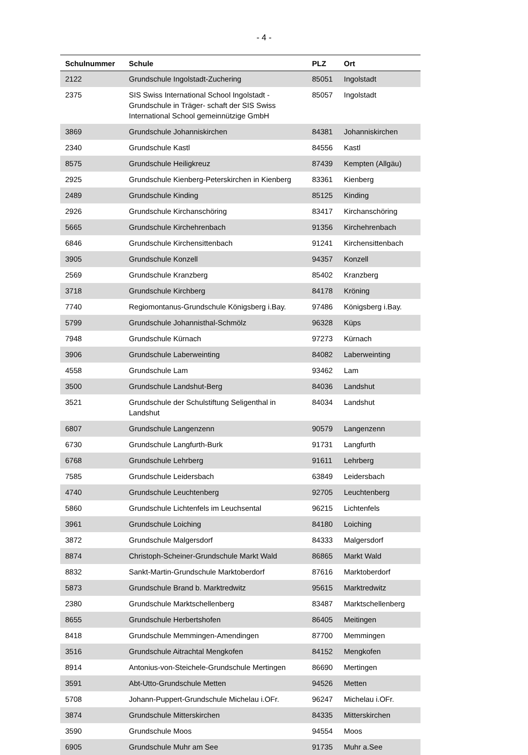- 4 -
| Schulnummer | Schule | PLZ | Ort |
| --- | --- | --- | --- |
| 2122 | Grundschule Ingolstadt-Zuchering | 85051 | Ingolstadt |
| 2375 | SIS Swiss International School Ingolstadt - Grundschule in Träger- schaft der SIS Swiss International School gemeinnützige GmbH | 85057 | Ingolstadt |
| 3869 | Grundschule Johanniskirchen | 84381 | Johanniskirchen |
| 2340 | Grundschule Kastl | 84556 | Kastl |
| 8575 | Grundschule Heiligkreuz | 87439 | Kempten (Allgäu) |
| 2925 | Grundschule Kienberg-Peterskirchen in Kienberg | 83361 | Kienberg |
| 2489 | Grundschule Kinding | 85125 | Kinding |
| 2926 | Grundschule Kirchanschöring | 83417 | Kirchanschöring |
| 5665 | Grundschule Kirchehrenbach | 91356 | Kirchehrenbach |
| 6846 | Grundschule Kirchensittenbach | 91241 | Kirchensittenbach |
| 3905 | Grundschule Konzell | 94357 | Konzell |
| 2569 | Grundschule Kranzberg | 85402 | Kranzberg |
| 3718 | Grundschule Kirchberg | 84178 | Kröning |
| 7740 | Regiomontanus-Grundschule Königsberg i.Bay. | 97486 | Königsberg i.Bay. |
| 5799 | Grundschule Johannisthal-Schmölz | 96328 | Küps |
| 7948 | Grundschule Kürnach | 97273 | Kürnach |
| 3906 | Grundschule Laberweinting | 84082 | Laberweinting |
| 4558 | Grundschule Lam | 93462 | Lam |
| 3500 | Grundschule Landshut-Berg | 84036 | Landshut |
| 3521 | Grundschule der Schulstiftung Seligenthal in Landshut | 84034 | Landshut |
| 6807 | Grundschule Langenzenn | 90579 | Langenzenn |
| 6730 | Grundschule Langfurth-Burk | 91731 | Langfurth |
| 6768 | Grundschule Lehrberg | 91611 | Lehrberg |
| 7585 | Grundschule Leidersbach | 63849 | Leidersbach |
| 4740 | Grundschule Leuchtenberg | 92705 | Leuchtenberg |
| 5860 | Grundschule Lichtenfels im Leuchsental | 96215 | Lichtenfels |
| 3961 | Grundschule Loiching | 84180 | Loiching |
| 3872 | Grundschule Malgersdorf | 84333 | Malgersdorf |
| 8874 | Christoph-Scheiner-Grundschule Markt Wald | 86865 | Markt Wald |
| 8832 | Sankt-Martin-Grundschule Marktoberdorf | 87616 | Marktoberdorf |
| 5873 | Grundschule Brand b. Marktredwitz | 95615 | Marktredwitz |
| 2380 | Grundschule Marktschellenberg | 83487 | Marktschellenberg |
| 8655 | Grundschule Herbertshofen | 86405 | Meitingen |
| 8418 | Grundschule Memmingen-Amendingen | 87700 | Memmingen |
| 3516 | Grundschule Aitrachtal Mengkofen | 84152 | Mengkofen |
| 8914 | Antonius-von-Steichele-Grundschule Mertingen | 86690 | Mertingen |
| 3591 | Abt-Utto-Grundschule Metten | 94526 | Metten |
| 5708 | Johann-Puppert-Grundschule Michelau i.OFr. | 96247 | Michelau i.OFr. |
| 3874 | Grundschule Mitterskirchen | 84335 | Mitterskirchen |
| 3590 | Grundschule Moos | 94554 | Moos |
| 6905 | Grundschule Muhr am See | 91735 | Muhr a.See |